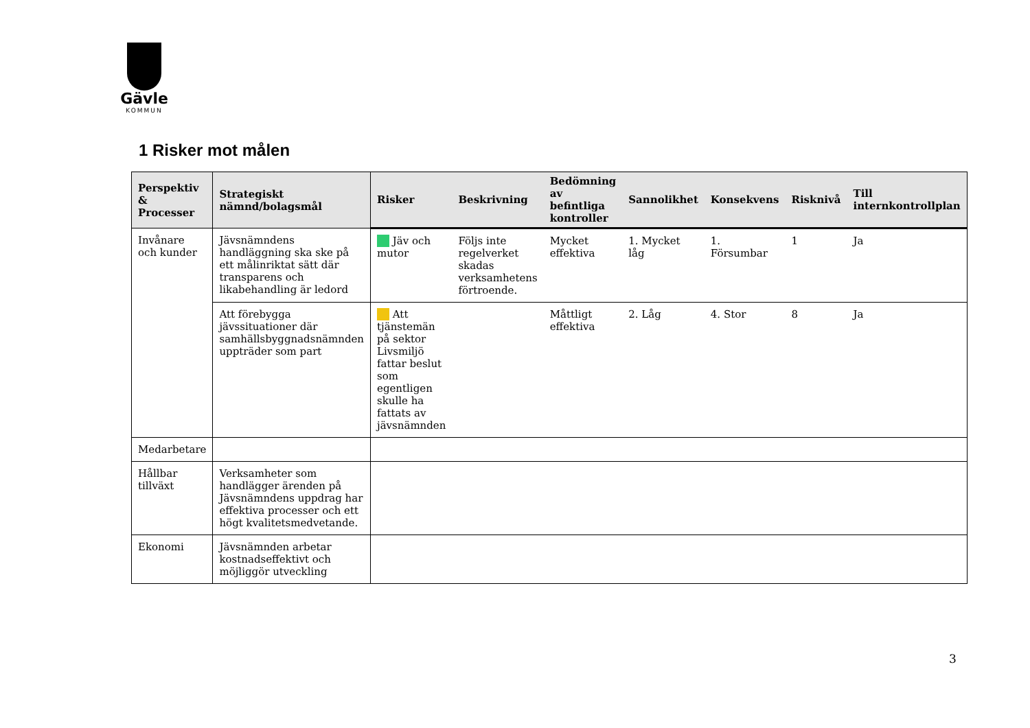Gävle
KOMMUN
1 Risker mot målen
| Perspektiv & Processer | Strategiskt nämnd/bolagsmål | Risker | Beskrivning | Bedömning av befintliga kontroller | Sannolikhet | Konsekvens | Risknivå | Till internkontrollplan |
| --- | --- | --- | --- | --- | --- | --- | --- | --- |
| Invånare och kunder | Jävsnämndens handläggning ska ske på ett målinriktat sätt där transparens och likabehandling är ledord | Jäv och mutor | Följs inte regelverket skadas verksamhetens förtroende. | Mycket effektiva | 1. Mycket låg | 1. Försumbar | 1 | Ja |
| | Att förebygga jävssituationer där samhällsbyggnadsnämnden uppträder som part | Att tjänstemän på sektor Livsmiljö fattar beslut som egentligen skulle ha fattats av jävsnämnden | | Måttligt effektiva | 2. Låg | 4. Stor | 8 | Ja |
| Medarbetare | | | | | | | | |
| Hållbar tillväxt | Verksamheter som handlägger ärenden på Jävsnämndens uppdrag har effektiva processer och ett högt kvalitetsmedvetande. | | | | | | | |
| Ekonomi | Jävsnämnden arbetar kostnadseffektivt och möjliggör utveckling | | | | | | | |
3